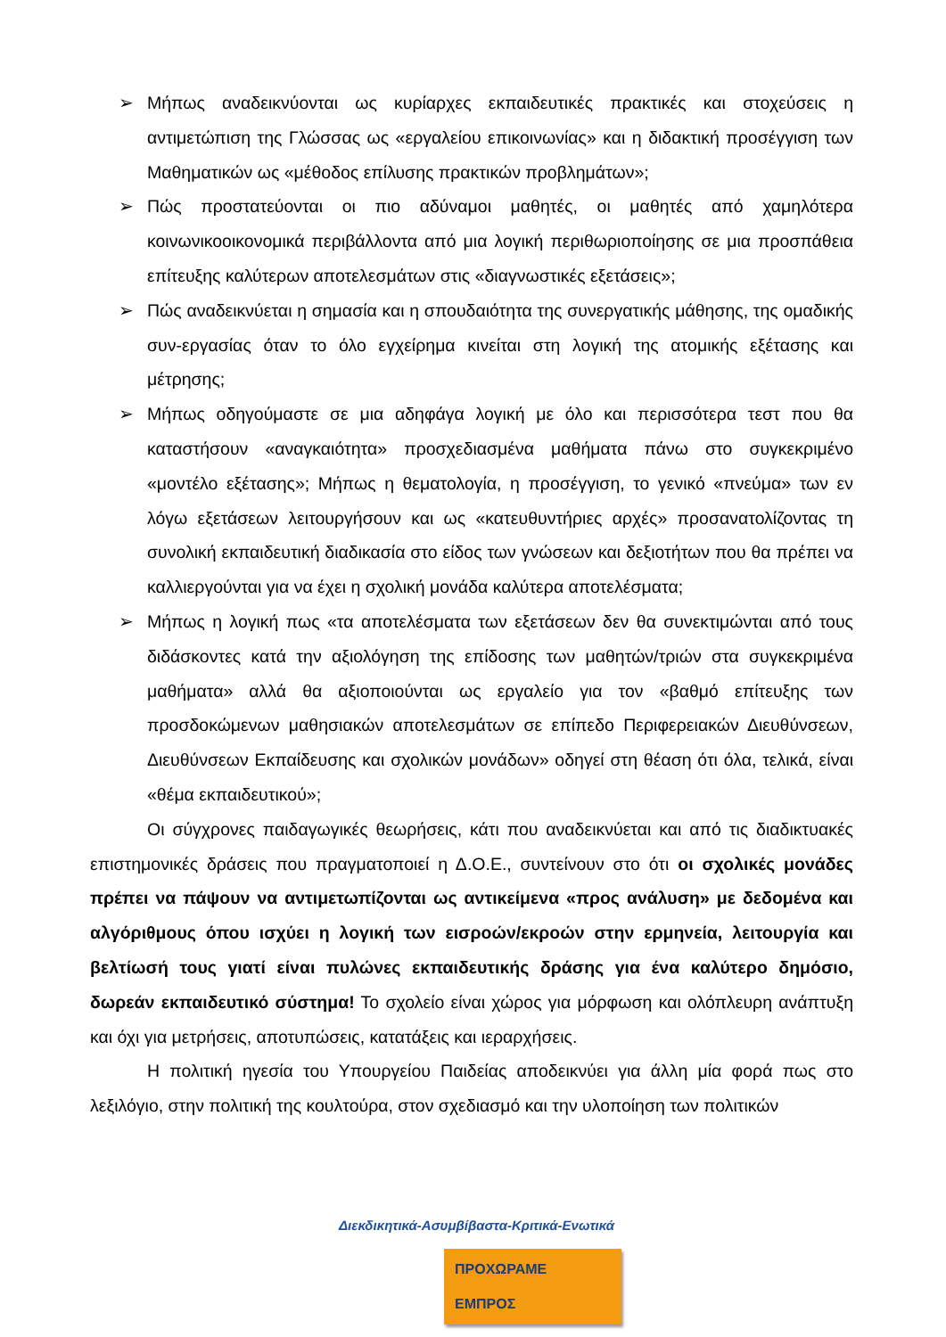➢ Μήπως αναδεικνύονται ως κυρίαρχες εκπαιδευτικές πρακτικές και στοχεύσεις η αντιμετώπιση της Γλώσσας ως «εργαλείου επικοινωνίας» και η διδακτική προσέγγιση των Μαθηματικών ως «μέθοδος επίλυσης πρακτικών προβλημάτων»;
➢ Πώς προστατεύονται οι πιο αδύναμοι μαθητές, οι μαθητές από χαμηλότερα κοινωνικοοικονομικά περιβάλλοντα από μια λογική περιθωριοποίησης σε μια προσπάθεια επίτευξης καλύτερων αποτελεσμάτων στις «διαγνωστικές εξετάσεις»;
➢ Πώς αναδεικνύεται η σημασία και η σπουδαιότητα της συνεργατικής μάθησης, της ομαδικής συν-εργασίας όταν το όλο εγχείρημα κινείται στη λογική της ατομικής εξέτασης και μέτρησης;
➢ Μήπως οδηγούμαστε σε μια αδηφάγα λογική με όλο και περισσότερα τεστ που θα καταστήσουν «αναγκαιότητα» προσχεδιασμένα μαθήματα πάνω στο συγκεκριμένο «μοντέλο εξέτασης»; Μήπως η θεματολογία, η προσέγγιση, το γενικό «πνεύμα» των εν λόγω εξετάσεων λειτουργήσουν και ως «κατευθυντήριες αρχές» προσανατολίζοντας τη συνολική εκπαιδευτική διαδικασία στο είδος των γνώσεων και δεξιοτήτων που θα πρέπει να καλλιεργούνται για να έχει η σχολική μονάδα καλύτερα αποτελέσματα;
➢ Μήπως η λογική πως «τα αποτελέσματα των εξετάσεων δεν θα συνεκτιμώνται από τους διδάσκοντες κατά την αξιολόγηση της επίδοσης των μαθητών/τριών στα συγκεκριμένα μαθήματα» αλλά θα αξιοποιούνται ως εργαλείο για τον «βαθμό επίτευξης των προσδοκώμενων μαθησιακών αποτελεσμάτων σε επίπεδο Περιφερειακών Διευθύνσεων, Διευθύνσεων Εκπαίδευσης και σχολικών μονάδων» οδηγεί στη θέαση ότι όλα, τελικά, είναι «θέμα εκπαιδευτικού»;
Οι σύγχρονες παιδαγωγικές θεωρήσεις, κάτι που αναδεικνύεται και από τις διαδικτυακές επιστημονικές δράσεις που πραγματοποιεί η Δ.Ο.Ε., συντείνουν στο ότι οι σχολικές μονάδες πρέπει να πάψουν να αντιμετωπίζονται ως αντικείμενα «προς ανάλυση» με δεδομένα και αλγόριθμους όπου ισχύει η λογική των εισροών/εκροών στην ερμηνεία, λειτουργία και βελτίωσή τους γιατί είναι πυλώνες εκπαιδευτικής δράσης για ένα καλύτερο δημόσιο, δωρεάν εκπαιδευτικό σύστημα! Το σχολείο είναι χώρος για μόρφωση και ολόπλευρη ανάπτυξη και όχι για μετρήσεις, αποτυπώσεις, κατατάξεις και ιεραρχήσεις.
Η πολιτική ηγεσία του Υπουργείου Παιδείας αποδεικνύει για άλλη μία φορά πως στο λεξιλόγιο, στην πολιτική της κουλτούρα, στον σχεδιασμό και την υλοποίηση των πολιτικών
Διεκδικητικά-Ασυμβίβαστα-Κριτικά-Ενωτικά
ΠΡΟΧΩΡΑΜΕ ΕΜΠΡΟΣ